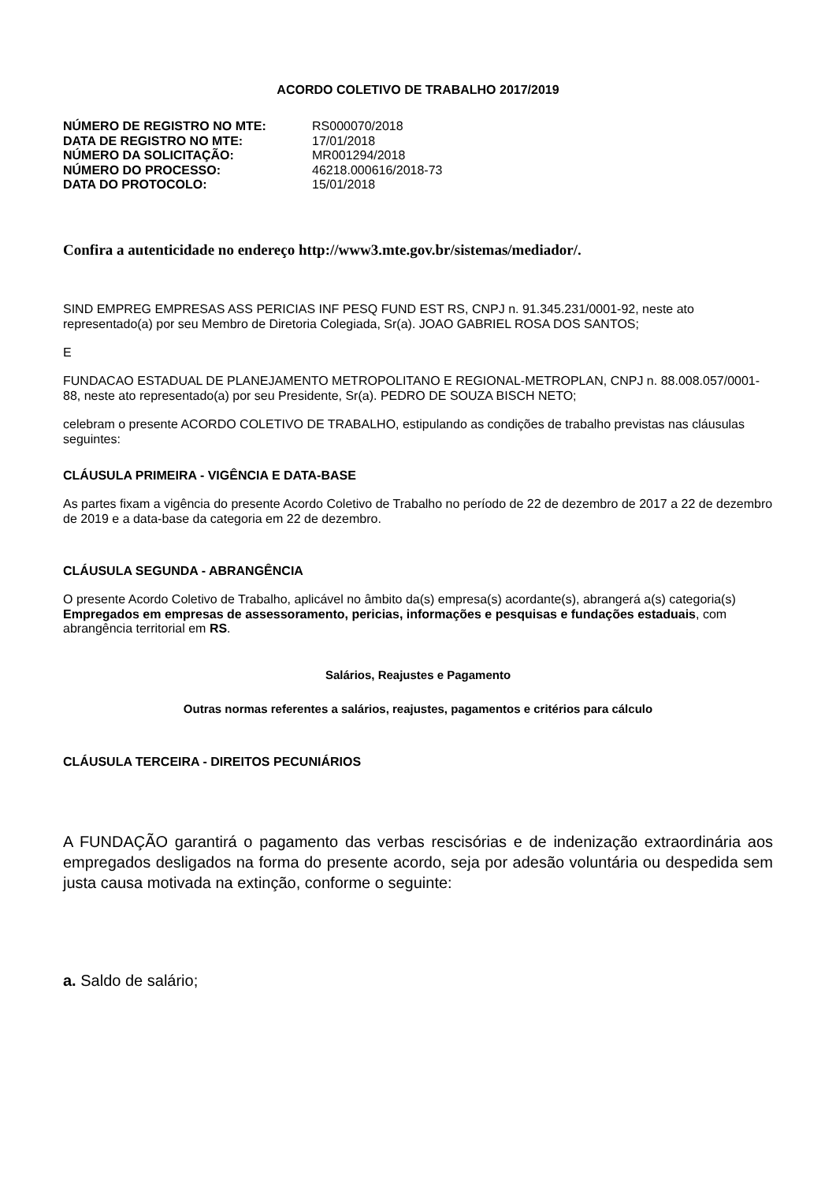ACORDO COLETIVO DE TRABALHO 2017/2019
| NÚMERO DE REGISTRO NO MTE: | RS000070/2018 |
| DATA DE REGISTRO NO MTE: | 17/01/2018 |
| NÚMERO DA SOLICITAÇÃO: | MR001294/2018 |
| NÚMERO DO PROCESSO: | 46218.000616/2018-73 |
| DATA DO PROTOCOLO: | 15/01/2018 |
Confira a autenticidade no endereço http://www3.mte.gov.br/sistemas/mediador/.
SIND EMPREG EMPRESAS ASS PERICIAS INF PESQ FUND EST RS, CNPJ n. 91.345.231/0001-92, neste ato representado(a) por seu Membro de Diretoria Colegiada, Sr(a). JOAO GABRIEL ROSA DOS SANTOS;
E
FUNDACAO ESTADUAL DE PLANEJAMENTO METROPOLITANO E REGIONAL-METROPLAN, CNPJ n. 88.008.057/0001-88, neste ato representado(a) por seu Presidente, Sr(a). PEDRO DE SOUZA BISCH NETO;
celebram o presente ACORDO COLETIVO DE TRABALHO, estipulando as condições de trabalho previstas nas cláusulas seguintes:
CLÁUSULA PRIMEIRA - VIGÊNCIA E DATA-BASE
As partes fixam a vigência do presente Acordo Coletivo de Trabalho no período de 22 de dezembro de 2017 a 22 de dezembro de 2019 e a data-base da categoria em 22 de dezembro.
CLÁUSULA SEGUNDA - ABRANGÊNCIA
O presente Acordo Coletivo de Trabalho, aplicável no âmbito da(s) empresa(s) acordante(s), abrangerá a(s) categoria(s) Empregados em empresas de assessoramento, pericias, informações e pesquisas e fundações estaduais, com abrangência territorial em RS.
Salários, Reajustes e Pagamento
Outras normas referentes a salários, reajustes, pagamentos e critérios para cálculo
CLÁUSULA TERCEIRA - DIREITOS PECUNIÁRIOS
A FUNDAÇÃO garantirá o pagamento das verbas rescisórias e de indenização extraordinária aos empregados desligados na forma do presente acordo, seja por adesão voluntária ou despedida sem justa causa motivada na extinção, conforme o seguinte:
a. Saldo de salário;